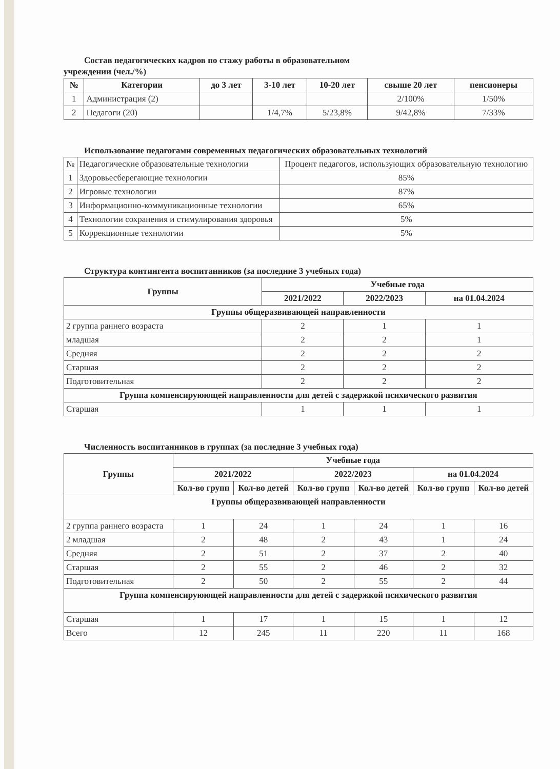Состав педагогических кадров по стажу работы в образовательном
учреждении (чел./%)
| № | Категории | до 3 лет | 3-10 лет | 10-20 лет | свыше 20 лет | пенсионеры |
| --- | --- | --- | --- | --- | --- | --- |
| 1 | Администрация (2) | | | | 2/100% | 1/50% |
| 2 | Педагоги (20) | | 1/4,7% | 5/23,8% | 9/42,8% | 7/33% |
Использование педагогами современных педагогических образовательных технологий
| № | Педагогические образовательные технологии | Процент педагогов, использующих образовательную технологию |
| 1 | Здоровьесберегающие технологии | 85% |
| 2 | Игровые технологии | 87% |
| 3 | Информационно-коммуникационные технологии | 65% |
| 4 | Технологии сохранения и стимулирования здоровья | 5% |
| 5 | Коррекционные технологии | 5% |
Структура контингента воспитанников (за последние 3 учебных года)
| Группы | Учебные года | | |
| --- | --- | --- | --- |
| | 2021/2022 | 2022/2023 | на 01.04.2024 |
| Группы общеразвивающей направленности | | | |
| 2 группа раннего возраста | 2 | 1 | 1 |
| младшая | 2 | 2 | 1 |
| Средняя | 2 | 2 | 2 |
| Старшая | 2 | 2 | 2 |
| Подготовительная | 2 | 2 | 2 |
| Группа компенсируюющей направленности для детей с задержкой психического развития | | | |
| Старшая | 1 | 1 | 1 |
Численность воспитанников в группах (за последние 3 учебных года)
| Группы | Учебные года | | | | | |
| --- | --- | --- | --- | --- | --- | --- |
| | 2021/2022 | | 2022/2023 | | на 01.04.2024 | |
| | Кол-во групп | Кол-во детей | Кол-во групп | Кол-во детей | Кол-во групп | Кол-во детей |
| Группы общеразвивающей направленности | | | | | | |
| 2 группа раннего возраста | 1 | 24 | 1 | 24 | 1 | 16 |
| 2 младшая | 2 | 48 | 2 | 43 | 1 | 24 |
| Средняя | 2 | 51 | 2 | 37 | 2 | 40 |
| Старшая | 2 | 55 | 2 | 46 | 2 | 32 |
| Подготовительная | 2 | 50 | 2 | 55 | 2 | 44 |
| Группа компенсируюющей направленности для детей с задержкой психического развития | | | | | | |
| Старшая | 1 | 17 | 1 | 15 | 1 | 12 |
| Всего | 12 | 245 | 11 | 220 | 11 | 168 |